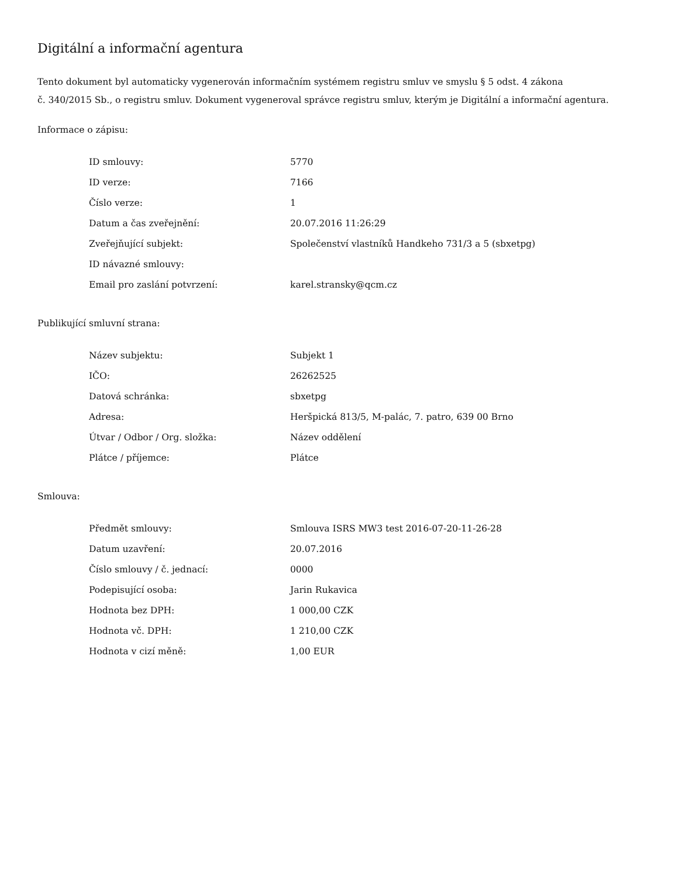Digitální a informační agentura
Tento dokument byl automaticky vygenerován informačním systémem registru smluv ve smyslu § 5 odst. 4 zákona
č. 340/2015 Sb., o registru smluv. Dokument vygeneroval správce registru smluv, kterým je Digitální a informační agentura.
Informace o zápisu:
| ID smlouvy: | 5770 |
| ID verze: | 7166 |
| Číslo verze: | 1 |
| Datum a čas zveřejnění: | 20.07.2016 11:26:29 |
| Zveřejňující subjekt: | Společenství vlastníků Handkeho 731/3 a 5 (sbxetpg) |
| ID návazné smlouvy: | |
| Email pro zaslání potvrzení: | karel.stransky@qcm.cz |
Publikující smluvní strana:
| Název subjektu: | Subjekt 1 |
| IČO: | 26262525 |
| Datová schránka: | sbxetpg |
| Adresa: | Heršpická 813/5, M-palác, 7. patro, 639 00 Brno |
| Útvar / Odbor / Org. složka: | Název oddělení |
| Plátce / příjemce: | Plátce |
Smlouva:
| Předmět smlouvy: | Smlouva ISRS MW3 test 2016-07-20-11-26-28 |
| Datum uzavření: | 20.07.2016 |
| Číslo smlouvy / č. jednací: | 0000 |
| Podepisující osoba: | Jarin Rukavica |
| Hodnota bez DPH: | 1 000,00 CZK |
| Hodnota vč. DPH: | 1 210,00 CZK |
| Hodnota v cizí měně: | 1,00 EUR |